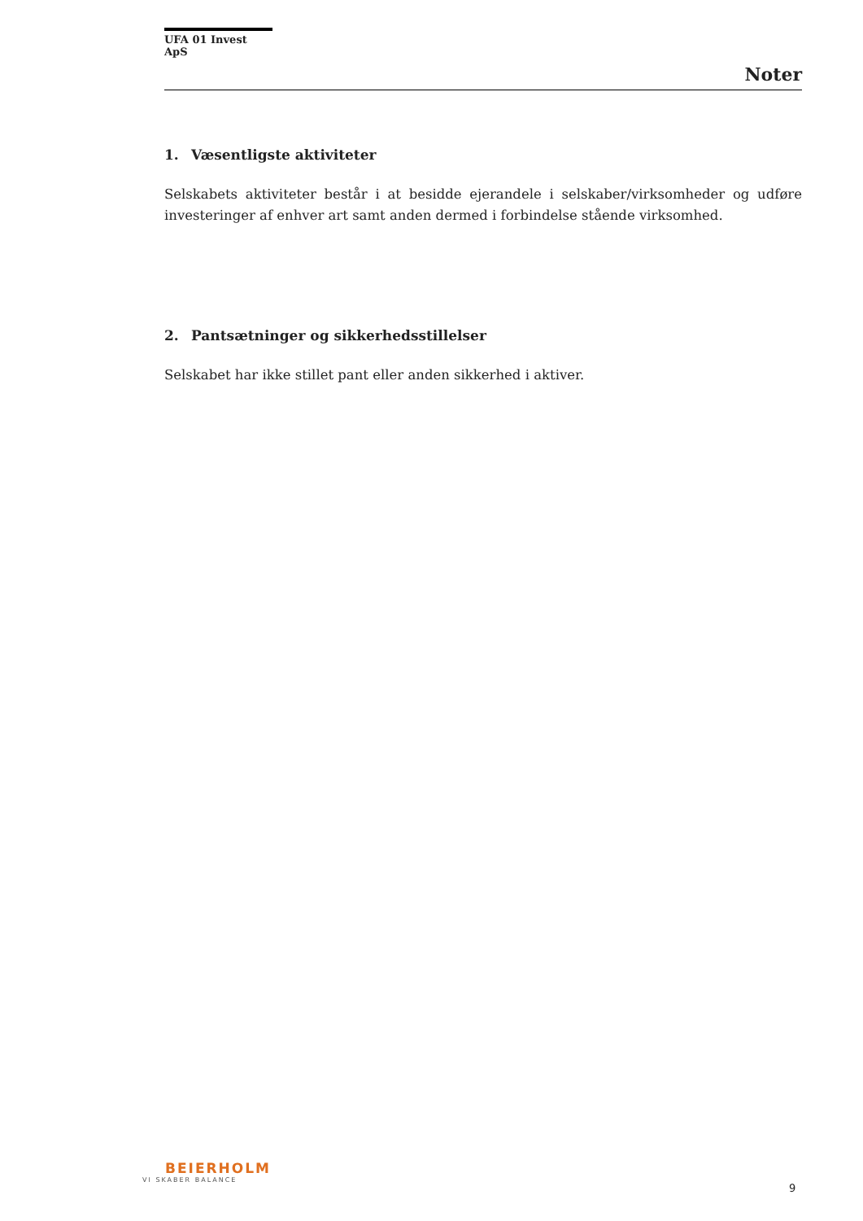UFA 01 Invest ApS
Noter
1. Væsentligste aktiviteter
Selskabets aktiviteter består i at besidde ejerandele i selskaber/virksomheder og udføre investeringer af enhver art samt anden dermed i forbindelse stående virksomhed.
2. Pantsætninger og sikkerhedsstillelser
Selskabet har ikke stillet pant eller anden sikkerhed i aktiver.
BEIERHOLM
VI SKABER BALANCE
9